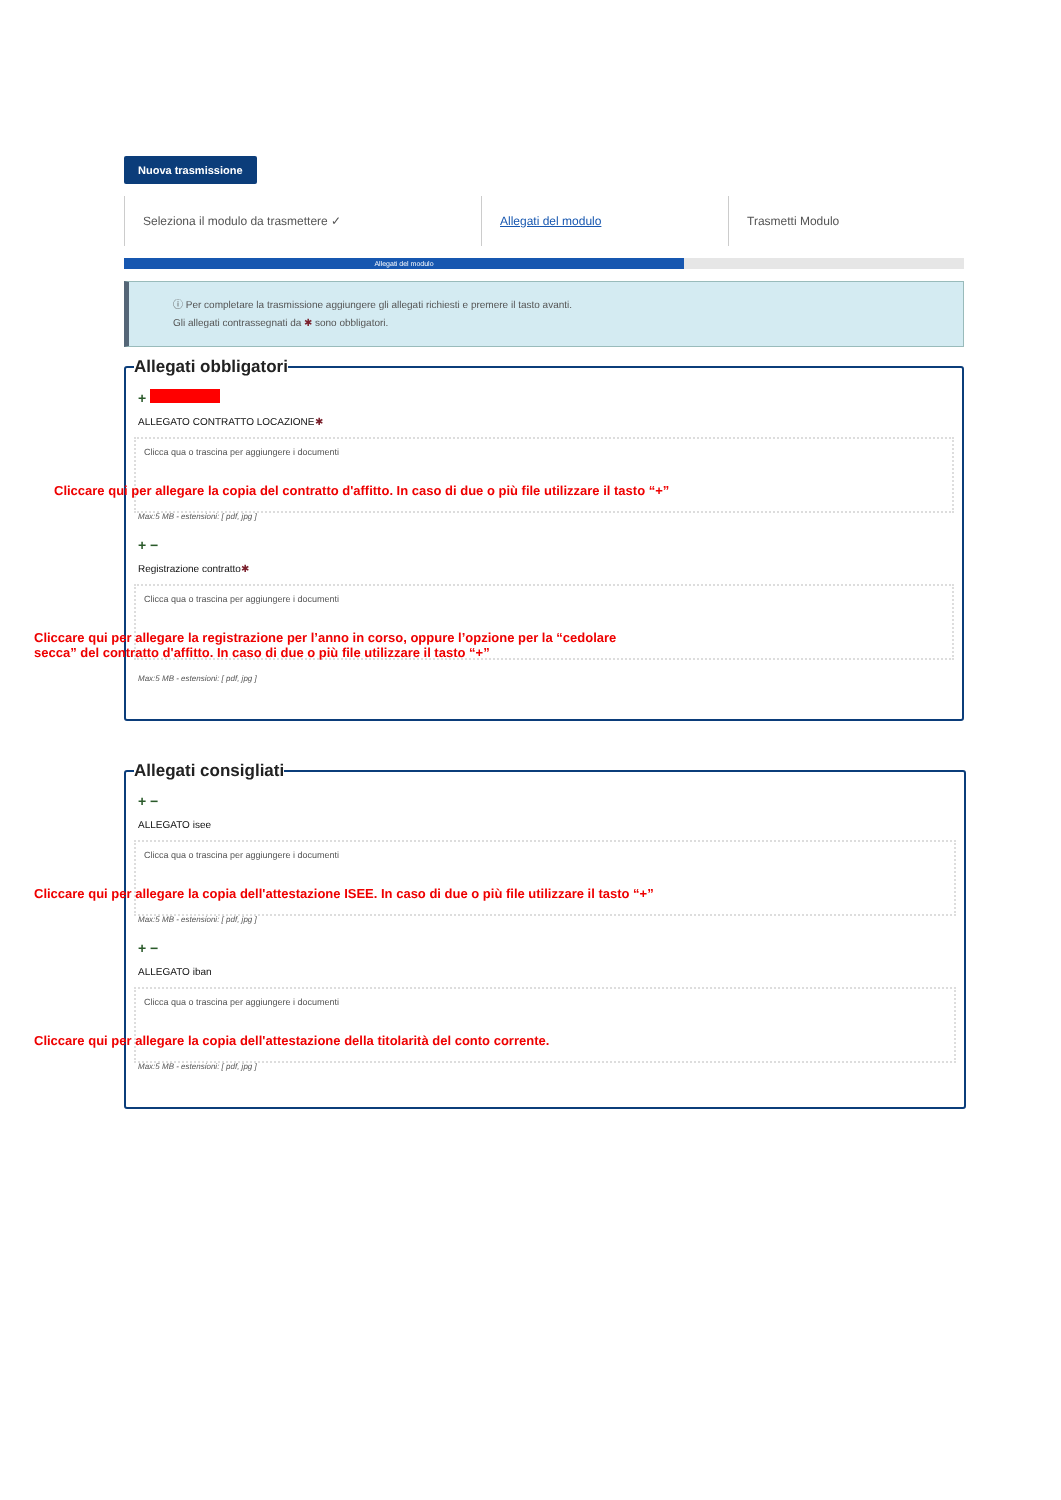Nuova trasmissione
Seleziona il modulo da trasmettere ✓ Allegati del modulo Trasmetti Modulo
Allegati del modulo
ⓘ Per completare la trasmissione aggiungere gli allegati richiesti e premere il tasto avanti.
Gli allegati contrassegnati da ✱ sono obbligatori.
Allegati obbligatori
+
ALLEGATO CONTRATTO LOCAZIONE✱
Clicca qua o trascina per aggiungere i documenti
Cliccare qui per allegare la copia del contratto d'affitto. In caso di due o più file utilizzare il tasto “+”
Max:5 MB - estensioni: [ pdf, jpg ]
+ −
Registrazione contratto✱
Clicca qua o trascina per aggiungere i documenti
Cliccare qui per allegare la registrazione per l’anno in corso, oppure l’opzione per la “cedolare
secca” del contratto d'affitto. In caso di due o più file utilizzare il tasto “+”
Max:5 MB - estensioni: [ pdf, jpg ]
Allegati consigliati
+ −
ALLEGATO isee
Clicca qua o trascina per aggiungere i documenti
Cliccare qui per allegare la copia dell'attestazione ISEE. In caso di due o più file utilizzare il tasto “+”
Max:5 MB - estensioni: [ pdf, jpg ]
+ −
ALLEGATO iban
Clicca qua o trascina per aggiungere i documenti
Cliccare qui per allegare la copia dell'attestazione della titolarità del conto corrente.
Max:5 MB - estensioni: [ pdf, jpg ]